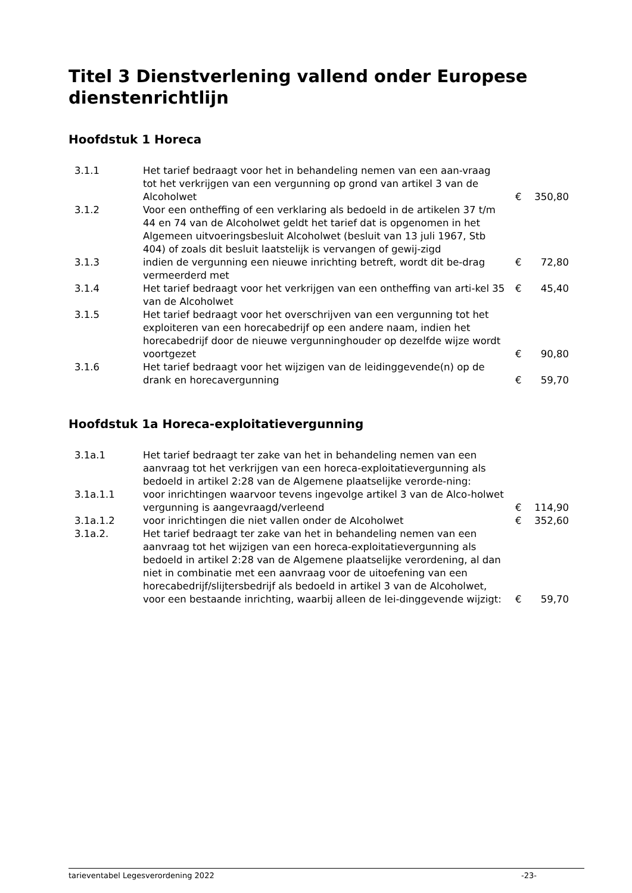Titel 3 Dienstverlening vallend onder Europese dienstenrichtlijn
Hoofdstuk 1 Horeca
| 3.1.1 | Het tarief bedraagt voor het in behandeling nemen van een aan-vraag tot het verkrijgen van een vergunning op grond van artikel 3 van de Alcoholwet | € | 350,80 |
| 3.1.2 | Voor een ontheffing of een verklaring als bedoeld in de artikelen 37 t/m 44 en 74 van de Alcoholwet geldt het tarief dat is opgenomen in het Algemeen uitvoeringsbesluit Alcoholwet (besluit van 13 juli 1967, Stb 404) of zoals dit besluit laatstelijk is vervangen of gewij-zigd | | |
| 3.1.3 | indien de vergunning een nieuwe inrichting betreft, wordt dit be-drag vermeerderd met | € | 72,80 |
| 3.1.4 | Het tarief bedraagt voor het verkrijgen van een ontheffing van arti-kel 35 van de Alcoholwet | € | 45,40 |
| 3.1.5 | Het tarief bedraagt voor het overschrijven van een vergunning tot het exploiteren van een horecabedrijf op een andere naam, indien het horecabedrijf door de nieuwe vergunninghouder op dezelfde wijze wordt voortgezet | € | 90,80 |
| 3.1.6 | Het tarief bedraagt voor het wijzigen van de leidinggevende(n) op de drank en horecavergunning | € | 59,70 |
Hoofdstuk 1a Horeca-exploitatievergunning
| 3.1a.1 | Het tarief bedraagt ter zake van het in behandeling nemen van een aanvraag tot het verkrijgen van een horeca-exploitatievergunning als bedoeld in artikel 2:28 van de Algemene plaatselijke verorde-ning: | | |
| 3.1a.1.1 | voor inrichtingen waarvoor tevens ingevolge artikel 3 van de Alco-holwet vergunning is aangevraagd/verleend | € | 114,90 |
| 3.1a.1.2 | voor inrichtingen die niet vallen onder de Alcoholwet | € | 352,60 |
| 3.1a.2. | Het tarief bedraagt ter zake van het in behandeling nemen van een aanvraag tot het wijzigen van een horeca-exploitatievergunning als bedoeld in artikel 2:28 van de Algemene plaatselijke verordening, al dan niet in combinatie met een aanvraag voor de uitoefening van een horecabedrijf/slijtersbedrijf als bedoeld in artikel 3 van de Alcoholwet, voor een bestaande inrichting, waarbij alleen de lei-dinggevende wijzigt: | € | 59,70 |
tarieventabel Legesverordening 2022 -23-